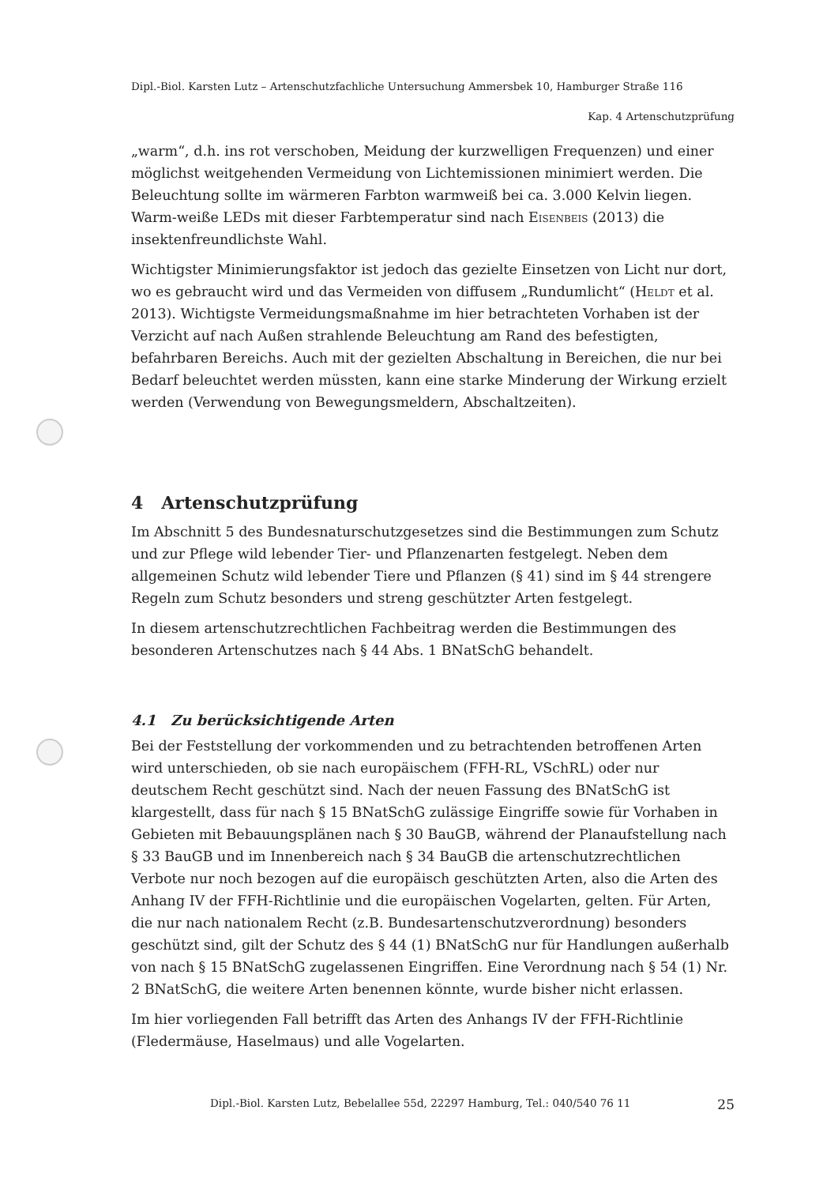Dipl.-Biol. Karsten Lutz – Artenschutzfachliche Untersuchung Ammersbek 10, Hamburger Straße 116
Kap. 4 Artenschutzprüfung
„warm“, d.h. ins rot verschoben, Meidung der kurzwelligen Frequenzen) und einer möglichst weitgehenden Vermeidung von Lichtemissionen minimiert werden. Die Beleuchtung sollte im wärmeren Farbton warmweiß bei ca. 3.000 Kelvin liegen. Warm-weiße LEDs mit dieser Farbtemperatur sind nach Eisenbeis (2013) die insektenfreundlichste Wahl.
Wichtigster Minimierungsfaktor ist jedoch das gezielte Einsetzen von Licht nur dort, wo es gebraucht wird und das Vermeiden von diffusem „Rundumlicht“ (Heldt et al. 2013). Wichtigste Vermeidungsmaßnahme im hier betrachteten Vorhaben ist der Verzicht auf nach Außen strahlende Beleuchtung am Rand des befestigten, befahrbaren Bereichs. Auch mit der gezielten Abschaltung in Bereichen, die nur bei Bedarf beleuchtet werden müssten, kann eine starke Minderung der Wirkung erzielt werden (Verwendung von Bewegungsmeldern, Abschaltzeiten).
4 Artenschutzprüfung
Im Abschnitt 5 des Bundesnaturschutzgesetzes sind die Bestimmungen zum Schutz und zur Pflege wild lebender Tier- und Pflanzenarten festgelegt. Neben dem allgemeinen Schutz wild lebender Tiere und Pflanzen (§ 41) sind im § 44 strengere Regeln zum Schutz besonders und streng geschützter Arten festgelegt.
In diesem artenschutzrechtlichen Fachbeitrag werden die Bestimmungen des besonderen Artenschutzes nach § 44 Abs. 1 BNatSchG behandelt.
4.1 Zu berücksichtigende Arten
Bei der Feststellung der vorkommenden und zu betrachtenden betroffenen Arten wird unterschieden, ob sie nach europäischem (FFH-RL, VSchRL) oder nur deutschem Recht geschützt sind. Nach der neuen Fassung des BNatSchG ist klargestellt, dass für nach § 15 BNatSchG zulässige Eingriffe sowie für Vorhaben in Gebieten mit Bebauungsplänen nach § 30 BauGB, während der Planaufstellung nach § 33 BauGB und im Innenbereich nach § 34 BauGB die artenschutzrechtlichen Verbote nur noch bezogen auf die europäisch geschützten Arten, also die Arten des Anhang IV der FFH-Richtlinie und die europäischen Vogelarten, gelten. Für Arten, die nur nach nationalem Recht (z.B. Bundesartenschutzverordnung) besonders geschützt sind, gilt der Schutz des § 44 (1) BNatSchG nur für Handlungen außerhalb von nach § 15 BNatSchG zugelassenen Eingriffen. Eine Verordnung nach § 54 (1) Nr. 2 BNatSchG, die weitere Arten benennen könnte, wurde bisher nicht erlassen.
Im hier vorliegenden Fall betrifft das Arten des Anhangs IV der FFH-Richtlinie (Fledermäuse, Haselmaus) und alle Vogelarten.
Dipl.-Biol. Karsten Lutz, Bebelallee 55d, 22297 Hamburg, Tel.: 040/540 76 11 25